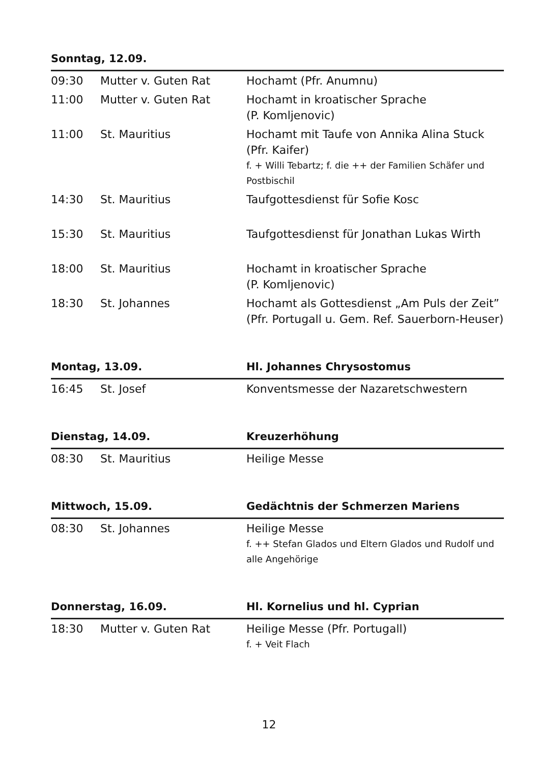| Sonntag, 12.09. | | |
| 09:30 | Mutter v. Guten Rat | Hochamt (Pfr. Anumnu) |
| 11:00 | Mutter v. Guten Rat | Hochamt in kroatischer Sprache (P. Komljenovic) |
| 11:00 | St. Mauritius | Hochamt mit Taufe von Annika Alina Stuck (Pfr. Kaifer) f. + Willi Tebartz; f. die ++ der Familien Schäfer und Postbischil |
| 14:30 | St. Mauritius | Taufgottesdienst für Sofie Kosc |
| 15:30 | St. Mauritius | Taufgottesdienst für Jonathan Lukas Wirth |
| 18:00 | St. Mauritius | Hochamt in kroatischer Sprache (P. Komljenovic) |
| 18:30 | St. Johannes | Hochamt als Gottesdienst „Am Puls der Zeit” (Pfr. Portugall u. Gem. Ref. Sauerborn-Heuser) |
| Montag, 13.09. | | Hl. Johannes Chrysostomus |
| 16:45 | St. Josef | Konventsmesse der Nazaretschwestern |
| Dienstag, 14.09. | | Kreuzerhöhung |
| 08:30 | St. Mauritius | Heilige Messe |
| Mittwoch, 15.09. | | Gedächtnis der Schmerzen Mariens |
| 08:30 | St. Johannes | Heilige Messe f. ++ Stefan Glados und Eltern Glados und Rudolf und alle Angehörige |
| Donnerstag, 16.09. | | Hl. Kornelius und hl. Cyprian |
| 18:30 | Mutter v. Guten Rat | Heilige Messe (Pfr. Portugall) f. + Veit Flach |
12